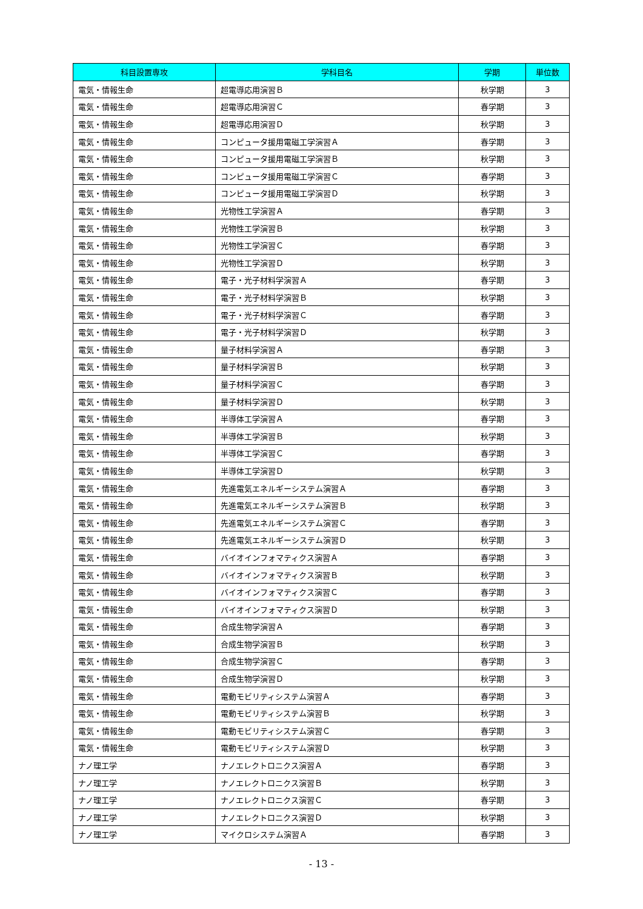| 科目設置専攻 | 学科目名 | 学期 | 単位数 |
| --- | --- | --- | --- |
| 電気・情報生命 | 超電導応用演習Ｂ | 秋学期 | 3 |
| 電気・情報生命 | 超電導応用演習Ｃ | 春学期 | 3 |
| 電気・情報生命 | 超電導応用演習Ｄ | 秋学期 | 3 |
| 電気・情報生命 | コンピュータ援用電磁工学演習Ａ | 春学期 | 3 |
| 電気・情報生命 | コンピュータ援用電磁工学演習Ｂ | 秋学期 | 3 |
| 電気・情報生命 | コンピュータ援用電磁工学演習Ｃ | 春学期 | 3 |
| 電気・情報生命 | コンピュータ援用電磁工学演習Ｄ | 秋学期 | 3 |
| 電気・情報生命 | 光物性工学演習Ａ | 春学期 | 3 |
| 電気・情報生命 | 光物性工学演習Ｂ | 秋学期 | 3 |
| 電気・情報生命 | 光物性工学演習Ｃ | 春学期 | 3 |
| 電気・情報生命 | 光物性工学演習Ｄ | 秋学期 | 3 |
| 電気・情報生命 | 電子・光子材料学演習Ａ | 春学期 | 3 |
| 電気・情報生命 | 電子・光子材料学演習Ｂ | 秋学期 | 3 |
| 電気・情報生命 | 電子・光子材料学演習Ｃ | 春学期 | 3 |
| 電気・情報生命 | 電子・光子材料学演習Ｄ | 秋学期 | 3 |
| 電気・情報生命 | 量子材料学演習Ａ | 春学期 | 3 |
| 電気・情報生命 | 量子材料学演習Ｂ | 秋学期 | 3 |
| 電気・情報生命 | 量子材料学演習Ｃ | 春学期 | 3 |
| 電気・情報生命 | 量子材料学演習Ｄ | 秋学期 | 3 |
| 電気・情報生命 | 半導体工学演習Ａ | 春学期 | 3 |
| 電気・情報生命 | 半導体工学演習Ｂ | 秋学期 | 3 |
| 電気・情報生命 | 半導体工学演習Ｃ | 春学期 | 3 |
| 電気・情報生命 | 半導体工学演習Ｄ | 秋学期 | 3 |
| 電気・情報生命 | 先進電気エネルギーシステム演習Ａ | 春学期 | 3 |
| 電気・情報生命 | 先進電気エネルギーシステム演習Ｂ | 秋学期 | 3 |
| 電気・情報生命 | 先進電気エネルギーシステム演習Ｃ | 春学期 | 3 |
| 電気・情報生命 | 先進電気エネルギーシステム演習Ｄ | 秋学期 | 3 |
| 電気・情報生命 | バイオインフォマティクス演習Ａ | 春学期 | 3 |
| 電気・情報生命 | バイオインフォマティクス演習Ｂ | 秋学期 | 3 |
| 電気・情報生命 | バイオインフォマティクス演習Ｃ | 春学期 | 3 |
| 電気・情報生命 | バイオインフォマティクス演習Ｄ | 秋学期 | 3 |
| 電気・情報生命 | 合成生物学演習Ａ | 春学期 | 3 |
| 電気・情報生命 | 合成生物学演習Ｂ | 秋学期 | 3 |
| 電気・情報生命 | 合成生物学演習Ｃ | 春学期 | 3 |
| 電気・情報生命 | 合成生物学演習Ｄ | 秋学期 | 3 |
| 電気・情報生命 | 電動モビリティシステム演習Ａ | 春学期 | 3 |
| 電気・情報生命 | 電動モビリティシステム演習Ｂ | 秋学期 | 3 |
| 電気・情報生命 | 電動モビリティシステム演習Ｃ | 春学期 | 3 |
| 電気・情報生命 | 電動モビリティシステム演習Ｄ | 秋学期 | 3 |
| ナノ理工学 | ナノエレクトロニクス演習Ａ | 春学期 | 3 |
| ナノ理工学 | ナノエレクトロニクス演習Ｂ | 秋学期 | 3 |
| ナノ理工学 | ナノエレクトロニクス演習Ｃ | 春学期 | 3 |
| ナノ理工学 | ナノエレクトロニクス演習Ｄ | 秋学期 | 3 |
| ナノ理工学 | マイクロシステム演習Ａ | 春学期 | 3 |
- 13 -